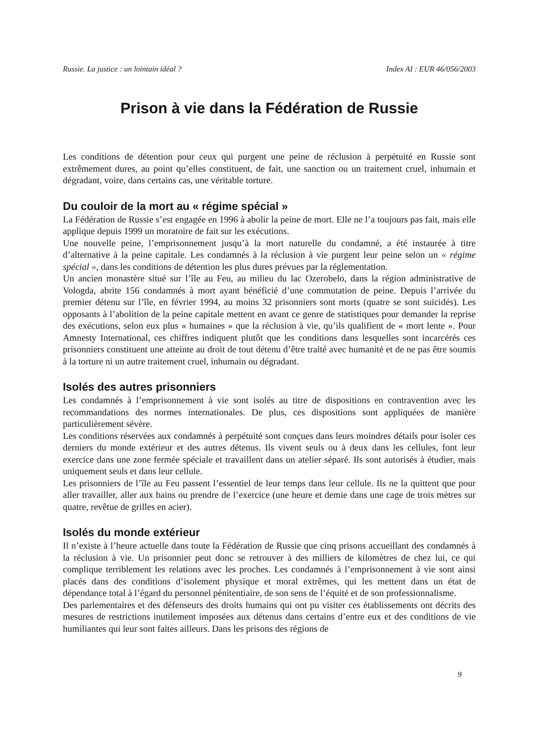Russie. La justice : un lointain idéal ? Index AI : EUR 46/056/2003
Prison à vie dans la Fédération de Russie
Les conditions de détention pour ceux qui purgent une peine de réclusion à perpétuité en Russie sont extrêmement dures, au point qu’elles constituent, de fait, une sanction ou un traitement cruel, inhumain et dégradant, voire, dans certains cas, une véritable torture.
Du couloir de la mort au « régime spécial »
La Fédération de Russie s’est engagée en 1996 à abolir la peine de mort. Elle ne l’a toujours pas fait, mais elle applique depuis 1999 un moratoire de fait sur les exécutions.
Une nouvelle peine, l’emprisonnement jusqu’à la mort naturelle du condamné, a été instaurée à titre d’alternative à la peine capitale. Les condamnés à la réclusion à vie purgent leur peine selon un « régime spécial », dans les conditions de détention les plus dures prévues par la réglementation.
Un ancien monastère situé sur l’île au Feu, au milieu du lac Ozerobelo, dans la région administrative de Vologda, abrite 156 condamnés à mort ayant bénéficié d’une commutation de peine. Depuis l’arrivée du premier détenu sur l’île, en février 1994, au moins 32 prisonniers sont morts (quatre se sont suicidés). Les opposants à l’abolition de la peine capitale mettent en avant ce genre de statistiques pour demander la reprise des exécutions, selon eux plus « humaines » que la réclusion à vie, qu’ils qualifient de « mort lente ». Pour Amnesty International, ces chiffres indiquent plutôt que les conditions dans lesquelles sont incarcérés ces prisonniers constituent une atteinte au droit de tout détenu d’être traité avec humanité et de ne pas être soumis à la torture ni un autre traitement cruel, inhumain ou dégradant.
Isolés des autres prisonniers
Les condamnés à l’emprisonnement à vie sont isolés au titre de dispositions en contravention avec les recommandations des normes internationales. De plus, ces dispositions sont appliquées de manière particulièrement sévère.
Les conditions réservées aux condamnés à perpétuité sont conçues dans leurs moindres détails pour isoler ces derniers du monde extérieur et des autres détenus. Ils vivent seuls ou à deux dans les cellules, font leur exercice dans une zone fermée spéciale et travaillent dans un atelier séparé. Ils sont autorisés à étudier, mais uniquement seuls et dans leur cellule.
Les prisonniers de l’île au Feu passent l’essentiel de leur temps dans leur cellule. Ils ne la quittent que pour aller travailler, aller aux bains ou prendre de l’exercice (une heure et demie dans une cage de trois mètres sur quatre, revêtue de grilles en acier).
Isolés du monde extérieur
Il n’existe à l’heure actuelle dans toute la Fédération de Russie que cinq prisons accueillant des condamnés à la réclusion à vie. Un prisonnier peut donc se retrouver à des milliers de kilomètres de chez lui, ce qui complique terriblement les relations avec les proches. Les condamnés à l’emprisonnement à vie sont ainsi placés dans des conditions d’isolement physique et moral extrêmes, qui les mettent dans un état de dépendance total à l’égard du personnel pénitentiaire, de son sens de l’équité et de son professionnalisme.
Des parlementaires et des défenseurs des droits humains qui ont pu visiter ces établissements ont décrits des mesures de restrictions inutilement imposées aux détenus dans certains d’entre eux et des conditions de vie humiliantes qui leur sont faites ailleurs. Dans les prisons des régions de
9